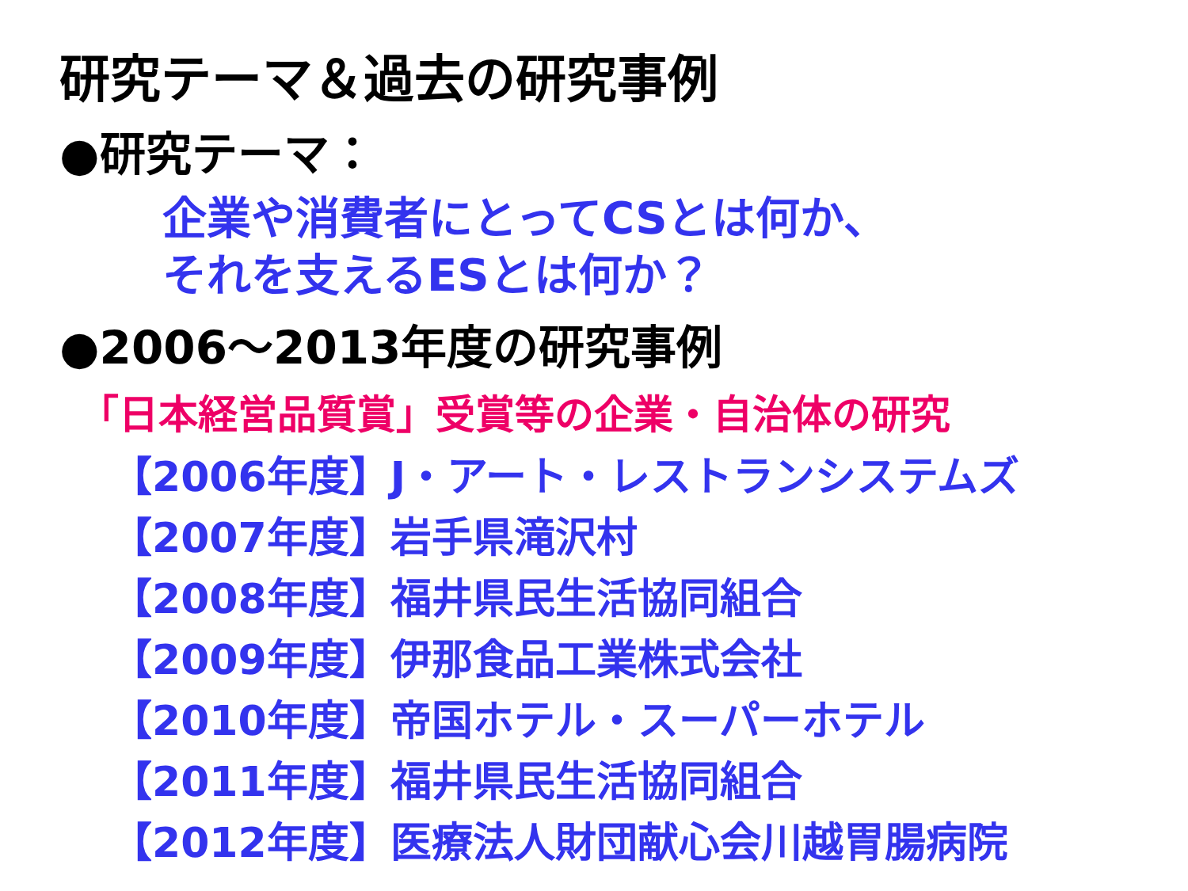研究テーマ＆過去の研究事例
●研究テーマ：
企業や消費者にとってCSとは何か、
それを支えるESとは何か？
●2006～2013年度の研究事例
「日本経営品質賞」受賞等の企業・自治体の研究
【2006年度】J・アート・レストランシステムズ
【2007年度】岩手県滝沢村
【2008年度】福井県民生活協同組合
【2009年度】伊那食品工業株式会社
【2010年度】帝国ホテル・スーパーホテル
【2011年度】福井県民生活協同組合
【2012年度】医療法人財団献心会川越胃腸病院